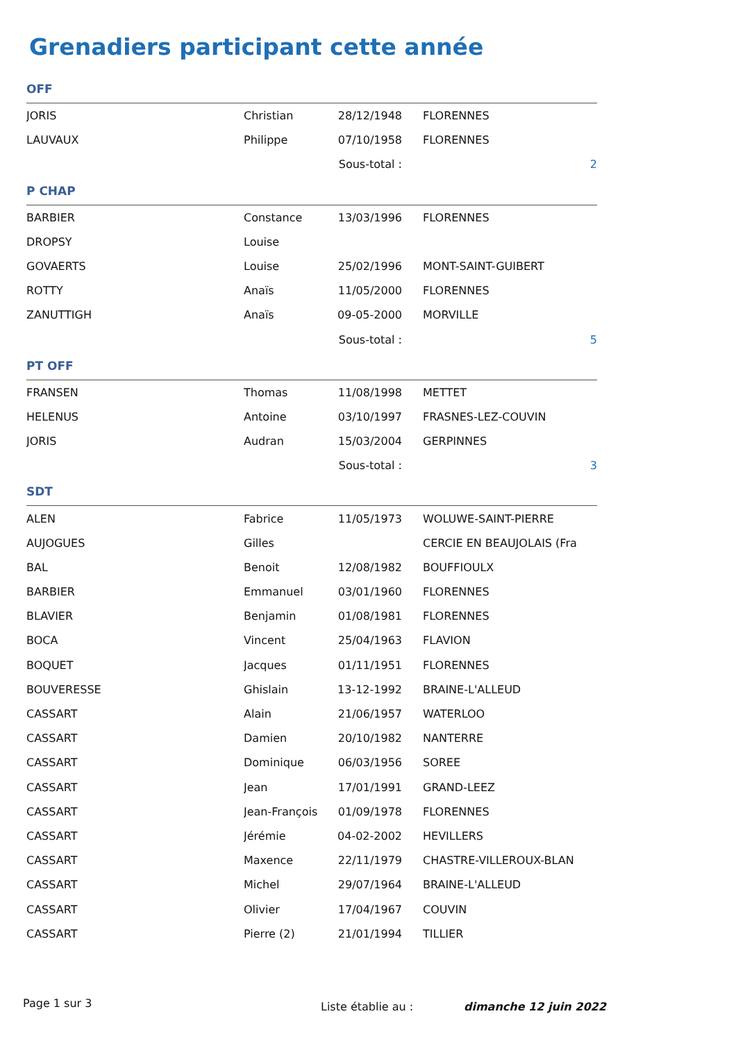Grenadiers participant cette année
| OFF | | | | |
| JORIS | Christian | 28/12/1948 | FLORENNES | |
| LAUVAUX | Philippe | 07/10/1958 | FLORENNES | |
| | | Sous-total : | | 2 |
| P CHAP | | | | |
| BARBIER | Constance | 13/03/1996 | FLORENNES | |
| DROPSY | Louise | | | |
| GOVAERTS | Louise | 25/02/1996 | MONT-SAINT-GUIBERT | |
| ROTTY | Anaïs | 11/05/2000 | FLORENNES | |
| ZANUTTIGH | Anaïs | 09-05-2000 | MORVILLE | |
| | | Sous-total : | | 5 |
| PT OFF | | | | |
| FRANSEN | Thomas | 11/08/1998 | METTET | |
| HELENUS | Antoine | 03/10/1997 | FRASNES-LEZ-COUVIN | |
| JORIS | Audran | 15/03/2004 | GERPINNES | |
| | | Sous-total : | | 3 |
| SDT | | | | |
| ALEN | Fabrice | 11/05/1973 | WOLUWE-SAINT-PIERRE | |
| AUJOGUES | Gilles | | CERCIE EN BEAUJOLAIS (Fra | |
| BAL | Benoit | 12/08/1982 | BOUFFIOULX | |
| BARBIER | Emmanuel | 03/01/1960 | FLORENNES | |
| BLAVIER | Benjamin | 01/08/1981 | FLORENNES | |
| BOCA | Vincent | 25/04/1963 | FLAVION | |
| BOQUET | Jacques | 01/11/1951 | FLORENNES | |
| BOUVERESSE | Ghislain | 13-12-1992 | BRAINE-L'ALLEUD | |
| CASSART | Alain | 21/06/1957 | WATERLOO | |
| CASSART | Damien | 20/10/1982 | NANTERRE | |
| CASSART | Dominique | 06/03/1956 | SOREE | |
| CASSART | Jean | 17/01/1991 | GRAND-LEEZ | |
| CASSART | Jean-François | 01/09/1978 | FLORENNES | |
| CASSART | Jérémie | 04-02-2002 | HEVILLERS | |
| CASSART | Maxence | 22/11/1979 | CHASTRE-VILLEROUX-BLAN | |
| CASSART | Michel | 29/07/1964 | BRAINE-L'ALLEUD | |
| CASSART | Olivier | 17/04/1967 | COUVIN | |
| CASSART | Pierre (2) | 21/01/1994 | TILLIER | |
Page 1 sur 3 Liste établie au : dimanche 12 juin 2022